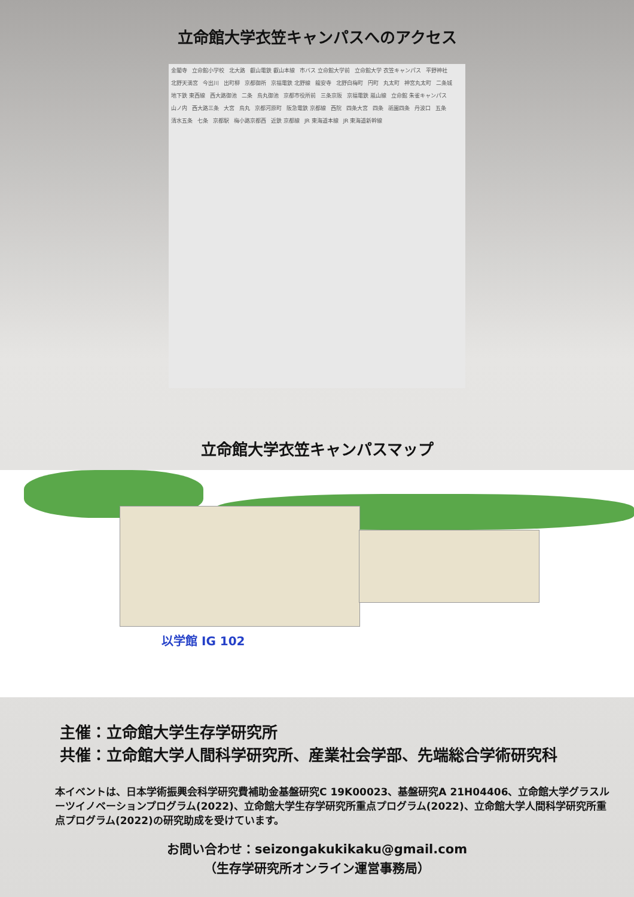立命館大学衣笠キャンパスへのアクセス
金閣寺 立命館小学校 北大路 叡山電鉄 叡山本線 市バス 立命館大学前 立命館大学 衣笠キャンパス 平野神社 北野天満宮 今出川 出町柳 京都御所 京福電鉄 北野線 龍安寺 北野白梅町 円町 丸太町 神宮丸太町 二条城 地下鉄 東西線 西大路御池 二条 烏丸御池 京都市役所前 三条京阪 京福電鉄 嵐山線 立命館 朱雀キャンパス 山ノ内 西大路三条 大宮 烏丸 京都河原町 阪急電鉄 京都線 西院 四条大宮 四条 祇園四条 丹波口 五条 清水五条 七条 京都駅 梅小路京都西 近鉄 京都線 JR 東海道本線 JR 東海道新幹線
立命館大学衣笠キャンパスマップ
以学館 IG 102
主催：立命館大学生存学研究所
共催：立命館大学人間科学研究所、産業社会学部、先端総合学術研究科
本イベントは、日本学術振興会科学研究費補助金基盤研究C 19K00023、基盤研究A 21H04406、立命館大学グラスルーツイノベーションプログラム(2022)、立命館大学生存学研究所重点プログラム(2022)、立命館大学人間科学研究所重点プログラム(2022)の研究助成を受けています。
お問い合わせ：seizongakukikaku@gmail.com
（生存学研究所オンライン運営事務局）